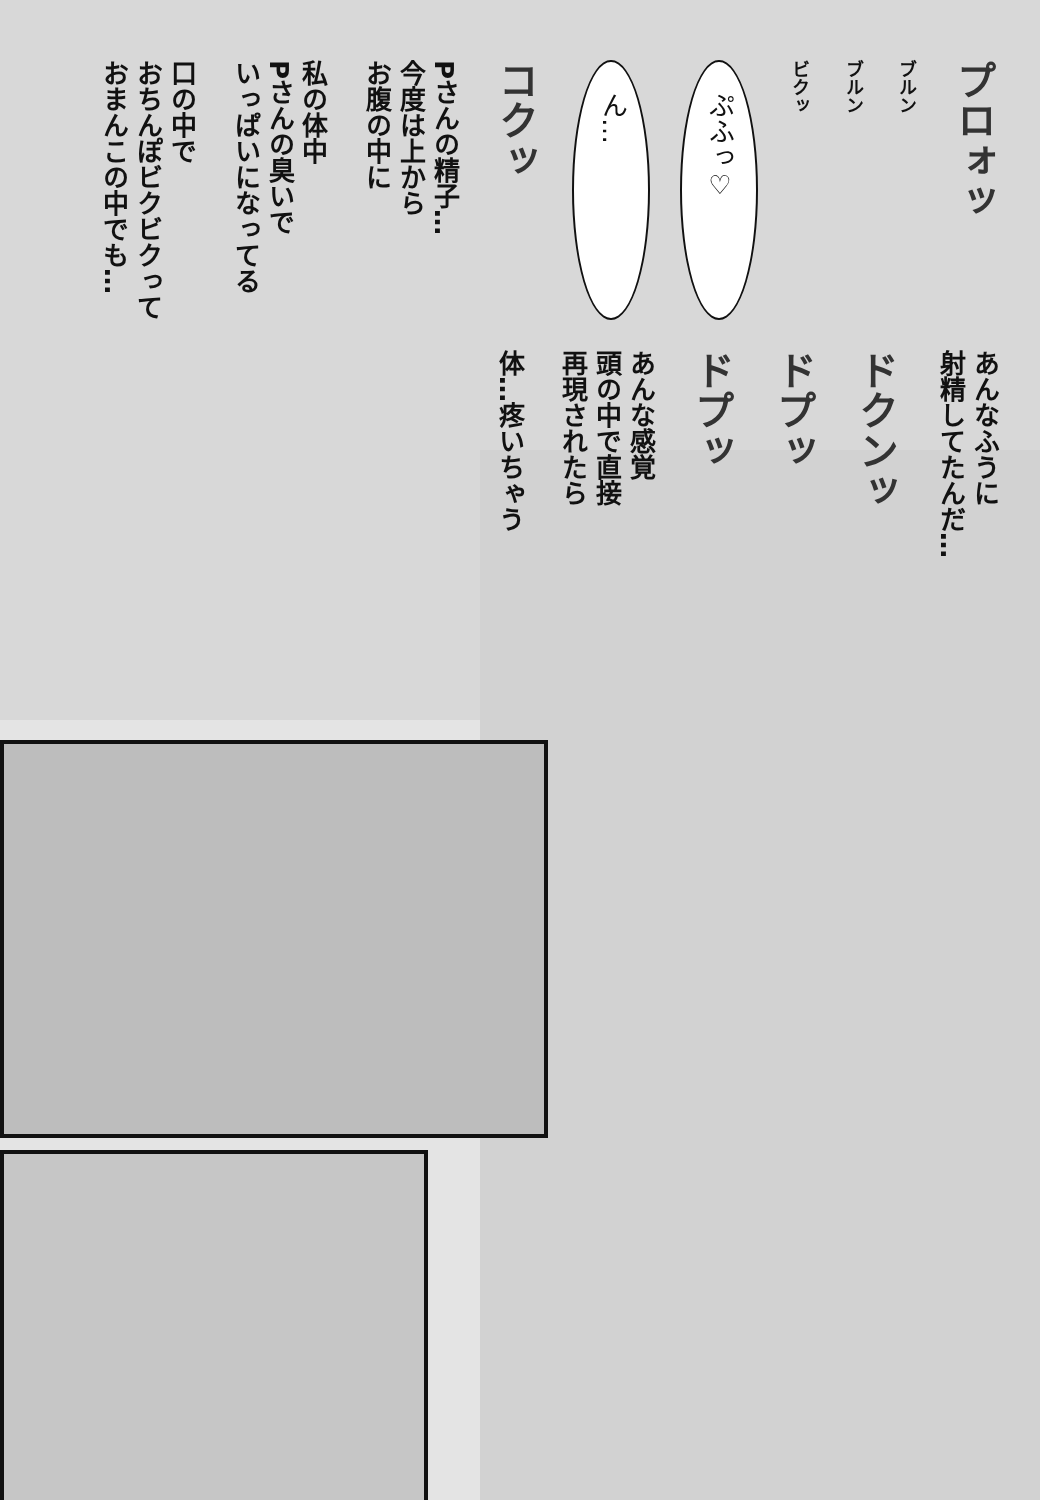プロォッ
ブルン
ブルン
ビクッ
ぷふっ♡
ん…
コクッ
Pさんの精子…
今度は上から
お腹の中に
私の体中
Pさんの臭いで
いっぱいになってる
口の中で
おちんぽビクビクって
おまんこの中でも…
あんなふうに
射精してたんだ…
ドクンッ
ドプッ
ドプッ
あんな感覚
頭の中で直接
再現されたら
体…疼いちゃう